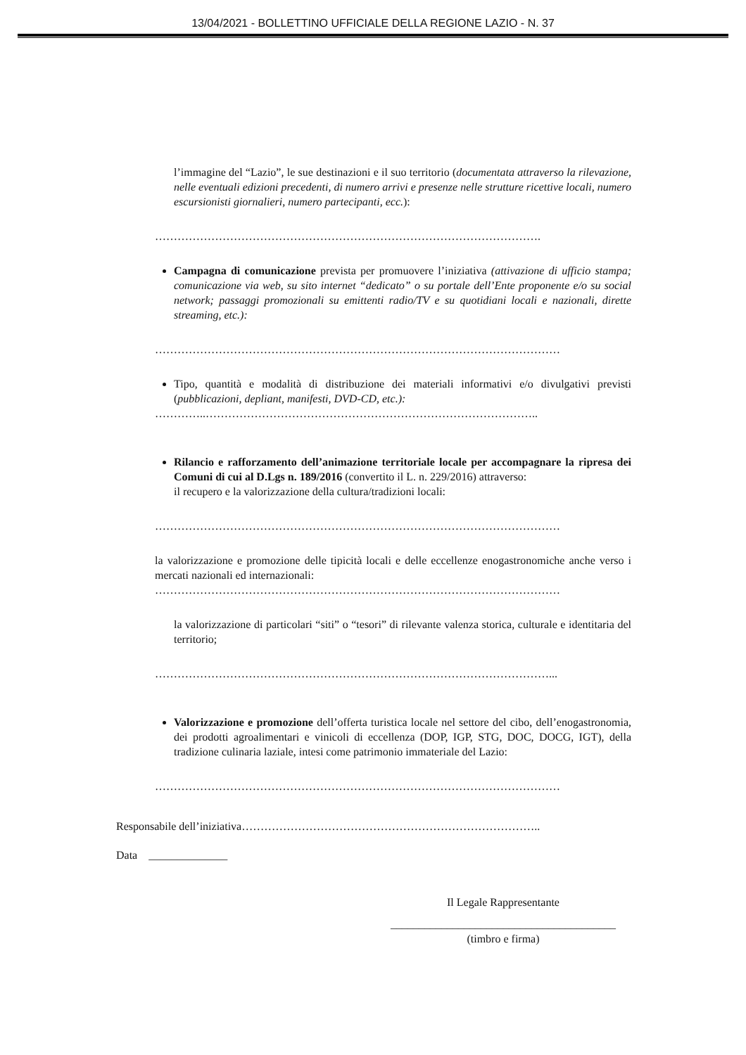13/04/2021 - BOLLETTINO UFFICIALE DELLA REGIONE LAZIO - N. 37
l’immagine del “Lazio”, le sue destinazioni e il suo territorio (documentata attraverso la rilevazione, nelle eventuali edizioni precedenti, di numero arrivi e presenze nelle strutture ricettive locali, numero escursionisti giornalieri, numero partecipanti, ecc.):
………………………………………………………………………………………….
Campagna di comunicazione prevista per promuovere l’iniziativa (attivazione di ufficio stampa; comunicazione via web, su sito internet “dedicato” o su portale dell’Ente proponente e/o su social network; passaggi promozionali su emittenti radio/TV e su quotidiani locali e nazionali, dirette streaming, etc.):
………………………………………………………………………………………………
Tipo, quantità e modalità di distribuzione dei materiali informativi e/o divulgativi previsti (pubblicazioni, depliant, manifesti, DVD-CD, etc.):
…………..……………………………………………………………………………..
Rilancio e rafforzamento dell’animazione territoriale locale per accompagnare la ripresa dei Comuni di cui al D.Lgs n. 189/2016 (convertito il L. n. 229/2016) attraverso:
il recupero e la valorizzazione della cultura/tradizioni locali:
………………………………………………………………………………………………
la valorizzazione e promozione delle tipicità locali e delle eccellenze enogastronomiche anche verso i mercati nazionali ed internazionali:
………………………………………………………………………………………………
la valorizzazione di particolari “siti” o “tesori” di rilevante valenza storica, culturale e identitaria del territorio;
……………………………………………………………………………………………...
Valorizzazione e promozione dell’offerta turistica locale nel settore del cibo, dell’enogastronomia, dei prodotti agroalimentari e vinicoli di eccellenza (DOP, IGP, STG, DOC, DOCG, IGT), della tradizione culinaria laziale, intesi come patrimonio immateriale del Lazio:
………………………………………………………………………………………………
Responsabile dell’iniziativa……………………………………………………………………..
Data ______________
Il Legale Rappresentante
________________________________________
(timbro e firma)